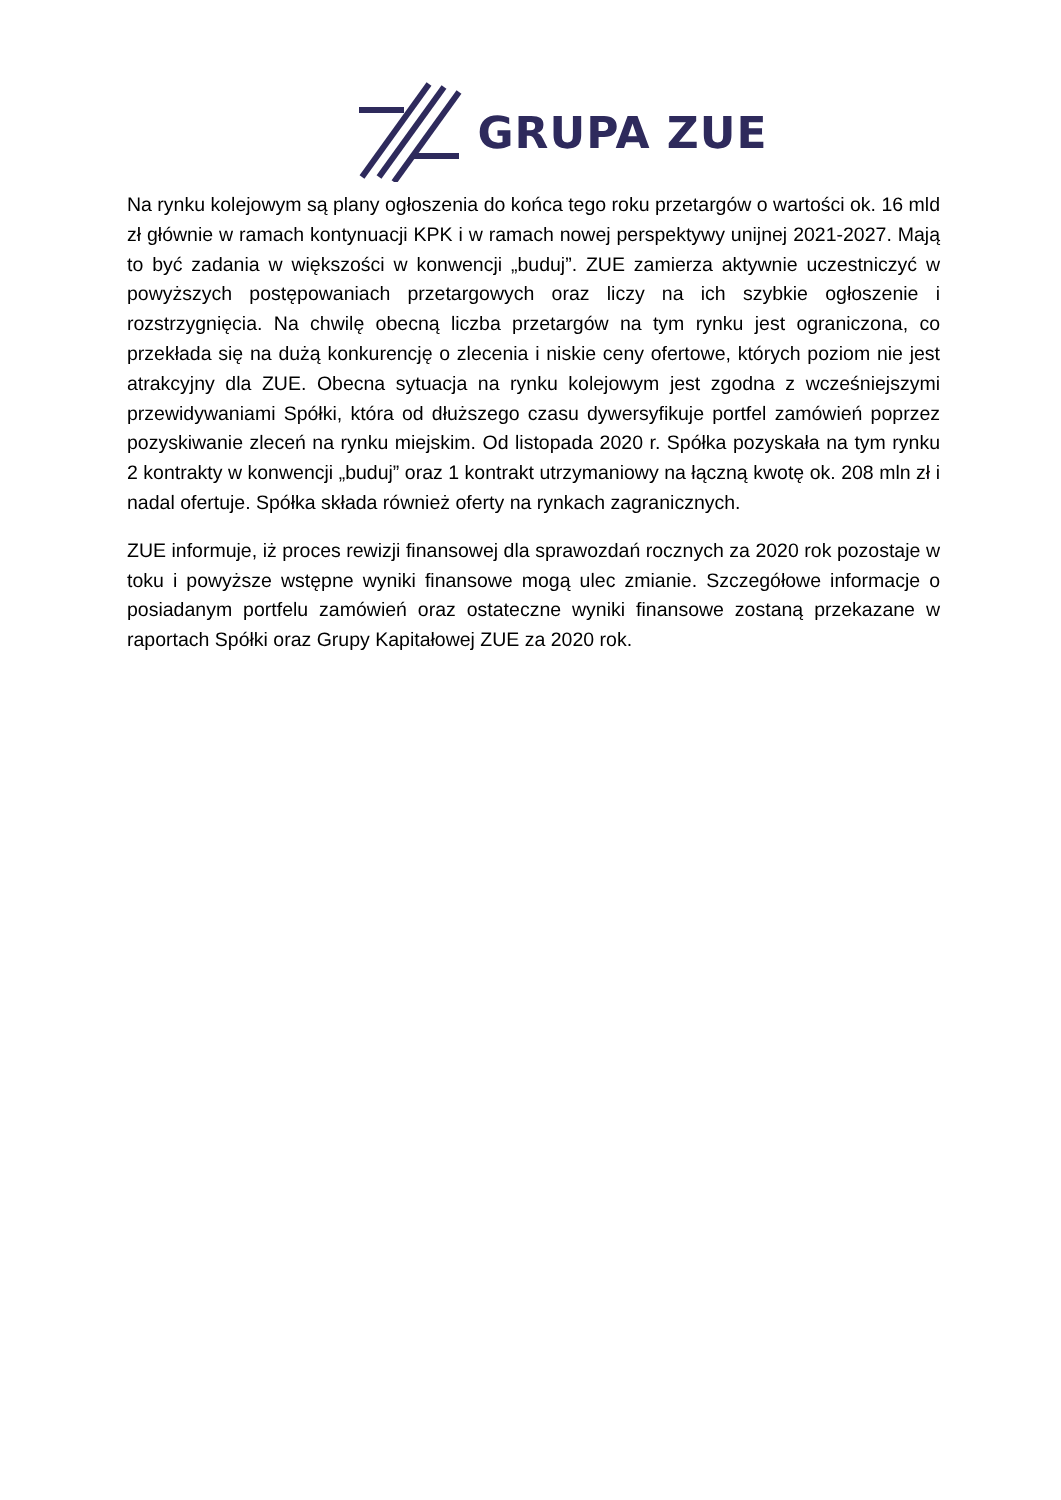GRUPA ZUE
Na rynku kolejowym są plany ogłoszenia do końca tego roku przetargów o wartości ok. 16 mld zł głównie w ramach kontynuacji KPK i w ramach nowej perspektywy unijnej 2021-2027. Mają to być zadania w większości w konwencji „buduj”. ZUE zamierza aktywnie uczestniczyć w powyższych postępowaniach przetargowych oraz liczy na ich szybkie ogłoszenie i rozstrzygnięcia. Na chwilę obecną liczba przetargów na tym rynku jest ograniczona, co przekłada się na dużą konkurencję o zlecenia i niskie ceny ofertowe, których poziom nie jest atrakcyjny dla ZUE. Obecna sytuacja na rynku kolejowym jest zgodna z wcześniejszymi przewidywaniami Spółki, która od dłuższego czasu dywersyfikuje portfel zamówień poprzez pozyskiwanie zleceń na rynku miejskim. Od listopada 2020 r. Spółka pozyskała na tym rynku 2 kontrakty w konwencji „buduj” oraz 1 kontrakt utrzymaniowy na łączną kwotę ok. 208 mln zł i nadal ofertuje. Spółka składa również oferty na rynkach zagranicznych.
ZUE informuje, iż proces rewizji finansowej dla sprawozdań rocznych za 2020 rok pozostaje w toku i powyższe wstępne wyniki finansowe mogą ulec zmianie. Szczegółowe informacje o posiadanym portfelu zamówień oraz ostateczne wyniki finansowe zostaną przekazane w raportach Spółki oraz Grupy Kapitałowej ZUE za 2020 rok.